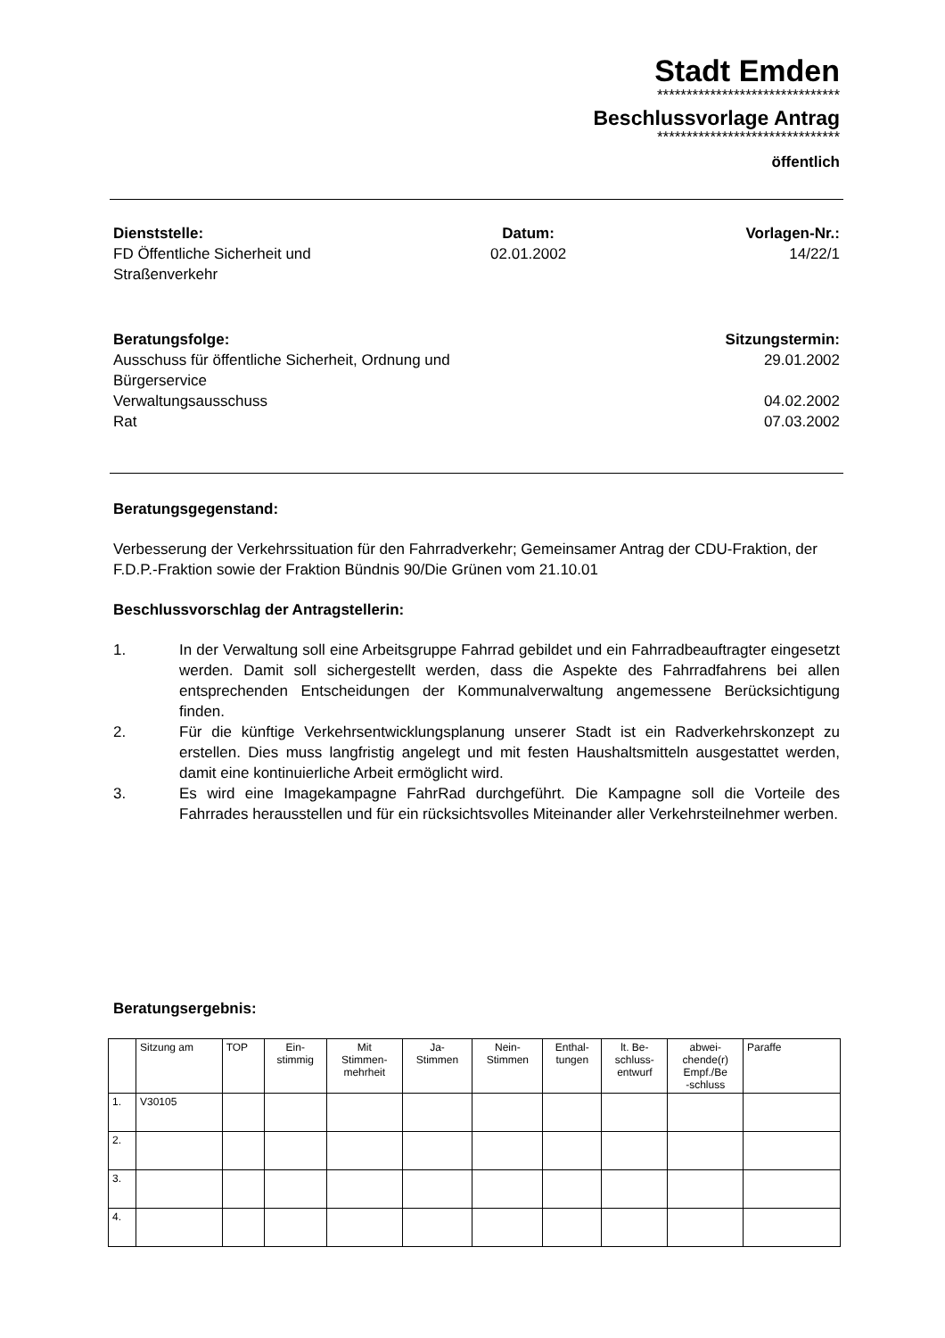Stadt Emden
*******************************
Beschlussvorlage Antrag
*******************************
öffentlich
Dienststelle:
FD Öffentliche Sicherheit und
Straßenverkehr
Datum:
02.01.2002
Vorlagen-Nr.:
14/22/1
Beratungsfolge:
Ausschuss für öffentliche Sicherheit, Ordnung und
Bürgerservice
Verwaltungsausschuss
Rat
Sitzungstermin:
29.01.2002
04.02.2002
07.03.2002
Beratungsgegenstand:
Verbesserung der Verkehrssituation für den Fahrradverkehr; Gemeinsamer Antrag der CDU-Fraktion, der F.D.P.-Fraktion sowie der Fraktion Bündnis 90/Die Grünen vom 21.10.01
Beschlussvorschlag der Antragstellerin:
1. In der Verwaltung soll eine Arbeitsgruppe Fahrrad gebildet und ein Fahrradbeauftragter eingesetzt werden. Damit soll sichergestellt werden, dass die Aspekte des Fahrradfahrens bei allen entsprechenden Entscheidungen der Kommunalverwaltung angemessene Berücksichtigung finden.
2. Für die künftige Verkehrsentwicklungsplanung unserer Stadt ist ein Radverkehrskonzept zu erstellen. Dies muss langfristig angelegt und mit festen Haushaltsmitteln ausgestattet werden, damit eine kontinuierliche Arbeit ermöglicht wird.
3. Es wird eine Imagekampagne FahrRad durchgeführt. Die Kampagne soll die Vorteile des Fahrrades herausstellen und für ein rücksichtsvolles Miteinander aller Verkehrsteilnehmer werben.
Beratungsergebnis:
| | Sitzung am | TOP | Ein- stimmig | Mit Stimmen- mehrheit | Ja- Stimmen | Nein- Stimmen | Enthal- tungen | lt. Be- schluss- entwurf | abwei- chende(r) Empf./Be -schluss | Paraffe |
| --- | --- | --- | --- | --- | --- | --- | --- | --- | --- | --- |
| 1. | V30105 | | | | | | | | | |
| 2. | | | | | | | | | | |
| 3. | | | | | | | | | | |
| 4. | | | | | | | | | | |